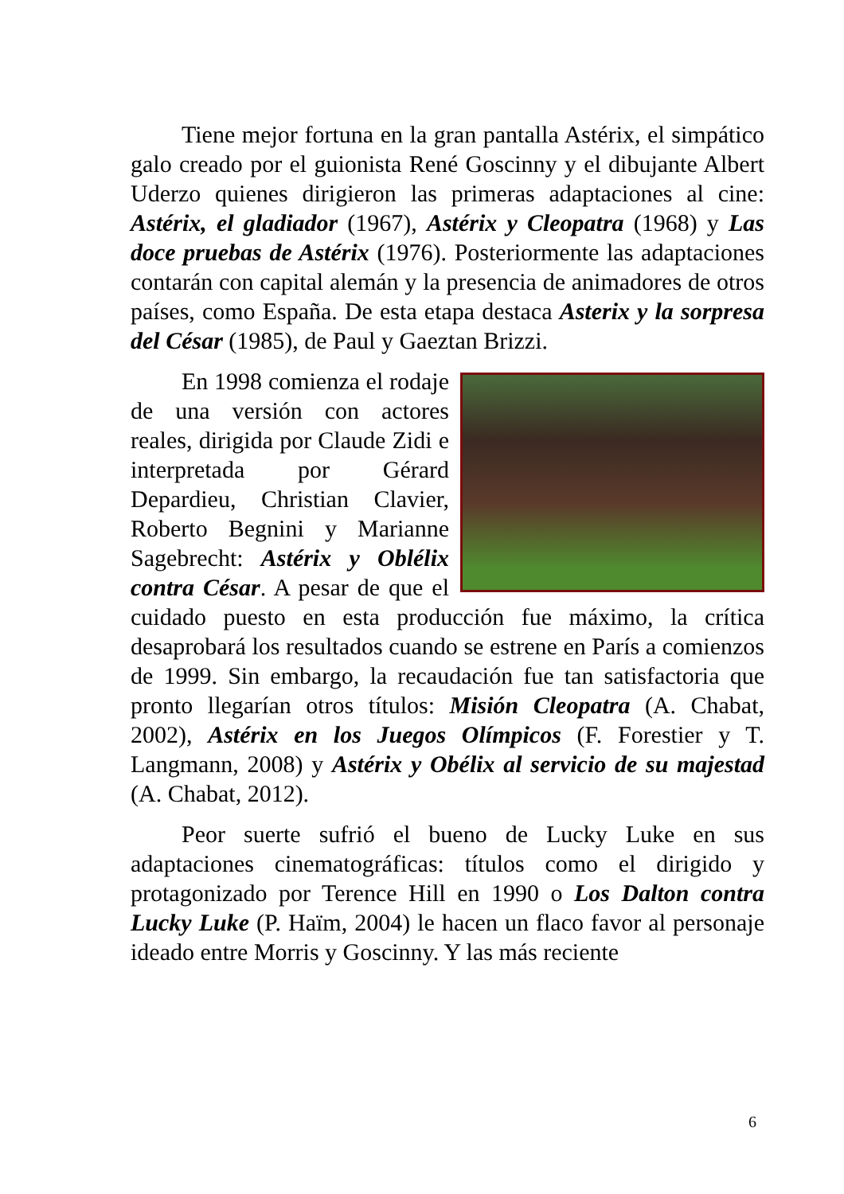Tiene mejor fortuna en la gran pantalla Astérix, el simpático galo creado por el guionista René Goscinny y el dibujante Albert Uderzo quienes dirigieron las primeras adaptaciones al cine: Astérix, el gladiador (1967), Astérix y Cleopatra (1968) y Las doce pruebas de Astérix (1976). Posteriormente las adaptaciones contarán con capital alemán y la presencia de animadores de otros países, como España. De esta etapa destaca Asterix y la sorpresa del César (1985), de Paul y Gaeztan Brizzi.
En 1998 comienza el rodaje de una versión con actores reales, dirigida por Claude Zidi e interpretada por Gérard Depardieu, Christian Clavier, Roberto Begnini y Marianne Sagebrecht: Astérix y Oblélix contra César. A pesar de que el cuidado puesto en esta producción fue máximo, la crítica desaprobará los resultados cuando se estrene en París a comienzos de 1999. Sin embargo, la recaudación fue tan satisfactoria que pronto llegarían otros títulos: Misión Cleopatra (A. Chabat, 2002), Astérix en los Juegos Olímpicos (F. Forestier y T. Langmann, 2008) y Astérix y Obélix al servicio de su majestad (A. Chabat, 2012).
Peor suerte sufrió el bueno de Lucky Luke en sus adaptaciones cinematográficas: títulos como el dirigido y protagonizado por Terence Hill en 1990 o Los Dalton contra Lucky Luke (P. Haïm, 2004) le hacen un flaco favor al personaje ideado entre Morris y Goscinny. Y las más reciente
6